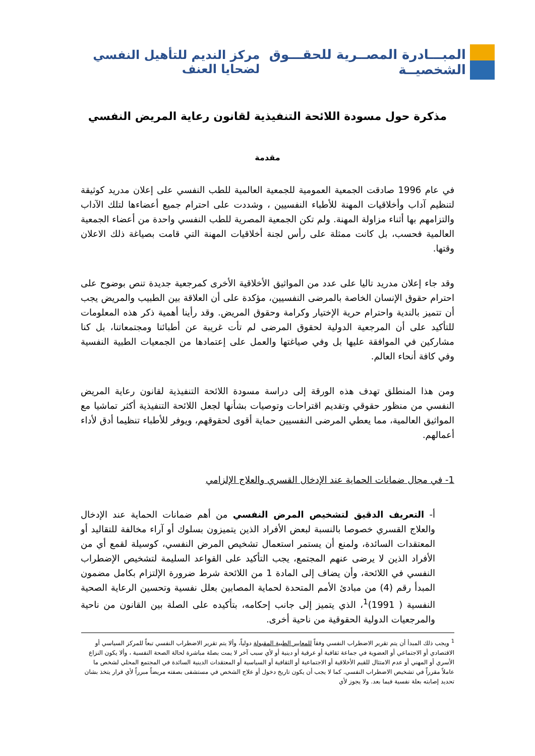المبـــادرة المصــرية للحقـــوق الشخصيــة
مركز النديم للتأهيل النفسي لضحايا العنف
مذكرة حول مسودة اللائحة التنفيذية لقانون رعاية المريض النفسي
مقدمة
في عام 1996 صادقت الجمعية العمومية للجمعية العالمية للطب النفسي على إعلان مدريد كوثيقة لتنظيم آداب وأخلاقيات المهنة للأطباء النفسيين ، وشددت على احترام جميع أعضاءها لتلك الآداب والتزامهم بها أثناء مزاولة المهنة. ولم تكن الجمعية المصرية للطب النفسي واحدة من أعضاء الجمعية العالمية فحسب، بل كانت ممثلة على رأس لجنة أخلاقيات المهنة التي قامت بصياغة ذلك الاعلان وقتها.
وقد جاء إعلان مدريد تاليا على عدد من المواثيق الأخلاقية الأخرى كمرجعية جديدة تنص بوضوح على احترام حقوق الإنسان الخاصة بالمرضى النفسيين، مؤكدة على أن العلاقة بين الطبيب والمريض يجب أن تتميز بالندية واحترام حرية الإختيار وكرامة وحقوق المريض. وقد رأينا أهمية ذكر هذه المعلومات للتأكيد على أن المرجعية الدولية لحقوق المرضى لم تأت غريبة عن أطبائنا ومجتمعاتنا، بل كنا مشاركين في الموافقة عليها بل وفي صياغتها والعمل على إعتمادها من الجمعيات الطبية النفسية وفي كافة أنحاء العالم.
ومن هذا المنطلق تهدف هذه الورقة إلى دراسة مسودة اللائحة التنفيذية لقانون رعاية المريض النفسي من منظور حقوقي وتقديم اقتراحات وتوصيات بشأنها لجعل اللائحة التنفيذية أكثر تماشيا مع المواثيق العالمية، مما يعطي المرضى النفسيين حماية أقوى لحقوقهم، ويوفر للأطباء تنظيما أدق لأداء أعمالهم.
1- في مجال ضمانات الحماية عند الإدخال القسري والعلاج الإلزامي
أ- التعريف الدقيق لتشخيص المرض النفسي من أهم ضمانات الحماية عند الإدخال والعلاج القسري خصوصا بالنسبة لبعض الأفراد الذين يتميزون بسلوك أو آراء مخالفة للتقاليد أو المعتقدات السائدة، ولمنع أن يستمر استعمال تشخيص المرض النفسي، كوسيلة لقمع أي من الأفراد الذين لا يرضى عنهم المجتمع، يجب التأكيد على القواعد السليمة لتشخيص الإضطراب النفسي في اللائحة، وأن يضاف إلى المادة 1 من اللائحة شرط ضرورة الإلتزام بكامل مضمون المبدأ رقم (4) من مبادئ الأمم المتحدة لحماية المصابين بعلل نفسية وتحسين الرعاية الصحية النفسية ( 1991)<sup>1</sup>، الذي يتميز إلى جانب إحكامه، بتأكيده على الصلة بين القانون من ناحية والمرجعيات الدولية الحقوقية من ناحية أخرى.
<sup>1</sup> ويجب ذلك المبدأ أن يتم تقرير الاضطراب النفسي وفقاً للمعايير الطبية المقبولة دولياً، وألا يتم تقرير الاضطراب النفسي تبعاً للمركز السياسي أو الاقتصادي أو الاجتماعي أو العضوية في جماعة ثقافية أو عرقية أو دينية أو لأي سبب آخر لا يمت بصلة مباشرة لحالة الصحة النفسية ، وألا يكون النزاع الأسري أو المهني أو عدم الامتثال للقيم الأخلاقية أو الاجتماعية أو الثقافية أو السياسية أو المعتقدات الدينية السائدة في المجتمع المحلي لشخص ما عاملاً مقرراً في تشخيص الاضطراب النفسي. كما لا يجب أن يكون تاريخ دخول أو علاج الشخص في مستشفى بصفته مريضاً مبرراً لأي قرار يتخذ بشان تحديد إصابته بعلة نفسية فيما بعد. ولا يجوز لأي